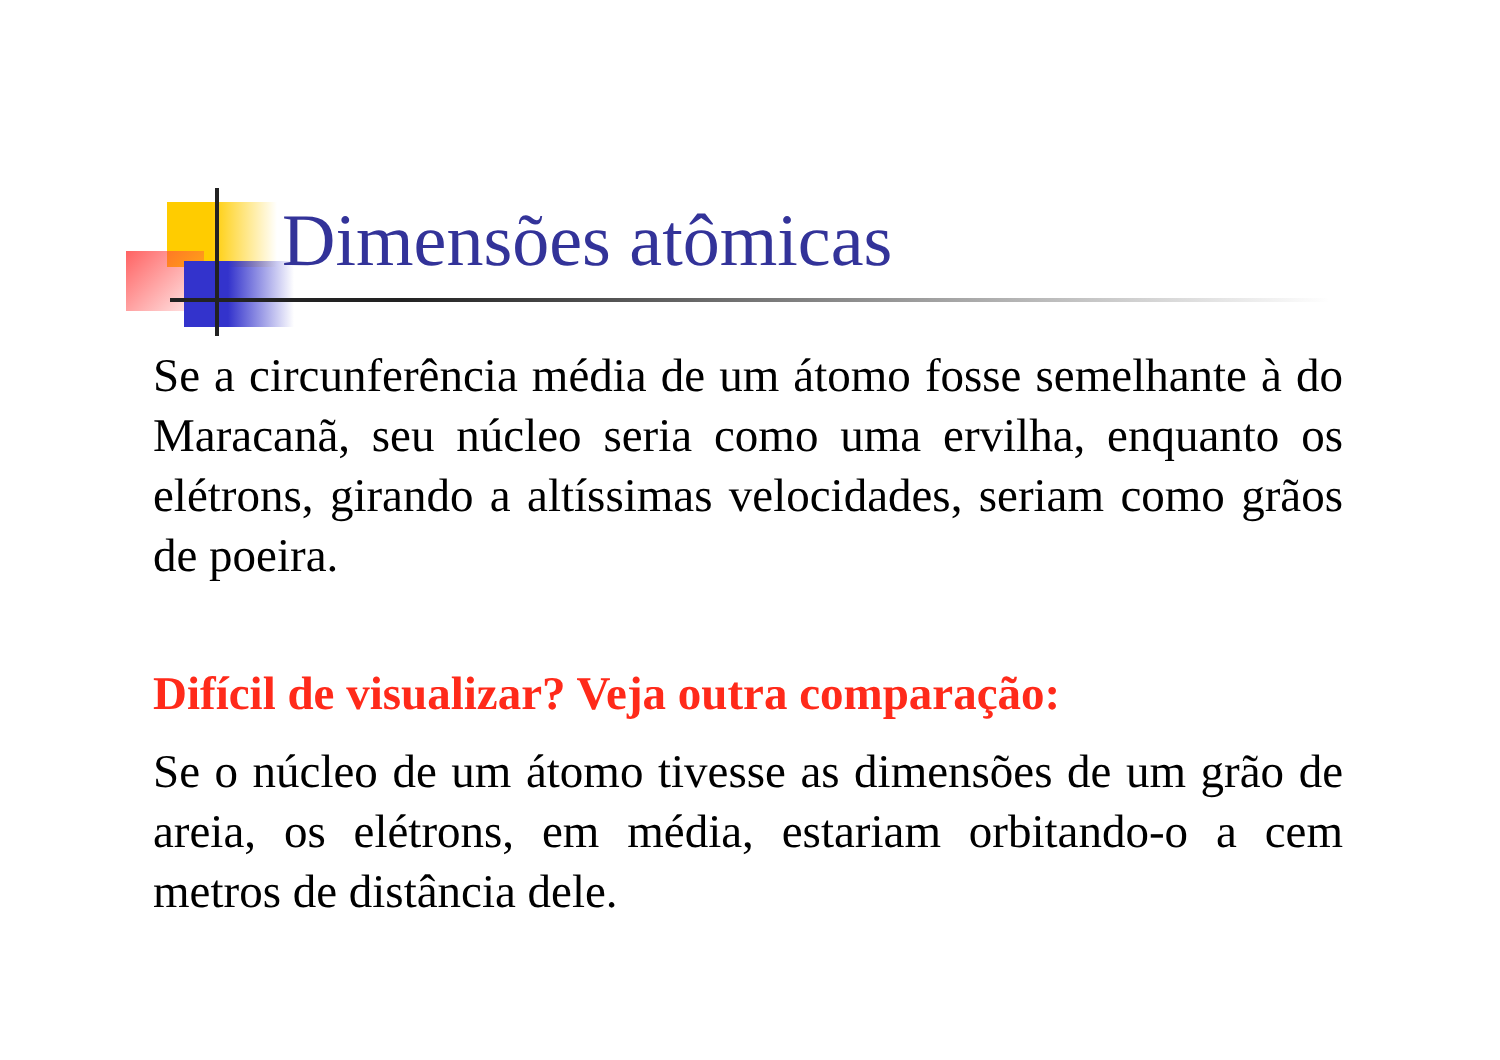Dimensões atômicas
Se a circunferência média de um átomo fosse semelhante à do Maracanã, seu núcleo seria como uma ervilha, enquanto os elétrons, girando a altíssimas velocidades, seriam como grãos de poeira.
Difícil de visualizar? Veja outra comparação:
Se o núcleo de um átomo tivesse as dimensões de um grão de areia, os elétrons, em média, estariam orbitando-o a cem metros de distância dele.